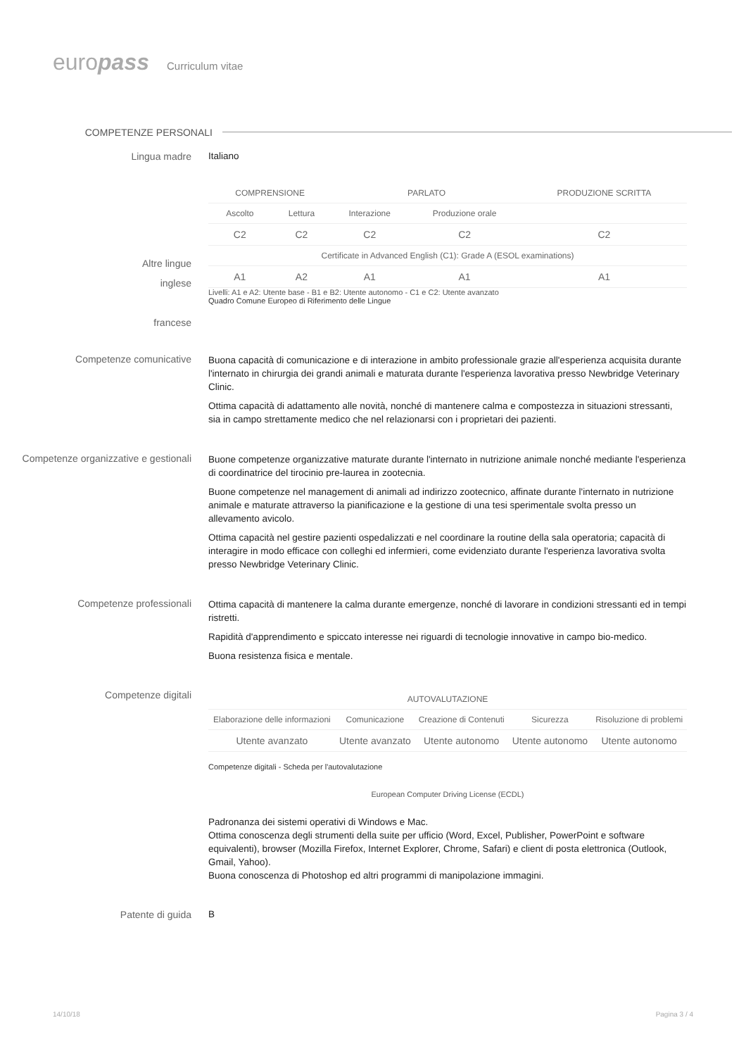europass Curriculum vitae
COMPETENZE PERSONALI
Lingua madre Italiano
Altre lingue
inglese
francese
| COMPRENSIONE | | PARLATO | | PRODUZIONE SCRITTA |
| --- | --- | --- | --- | --- |
| Ascolto | Lettura | Interazione | Produzione orale | |
| C2 | C2 | C2 | C2 | C2 |
| Certificate in Advanced English (C1): Grade A (ESOL examinations) | | | | |
| A1 | A2 | A1 | A1 | A1 |
Livelli: A1 e A2: Utente base - B1 e B2: Utente autonomo - C1 e C2: Utente avanzato
Quadro Comune Europeo di Riferimento delle Lingue
Competenze comunicative
Buona capacità di comunicazione e di interazione in ambito professionale grazie all'esperienza acquisita durante l'internato in chirurgia dei grandi animali e maturata durante l'esperienza lavorativa presso Newbridge Veterinary Clinic.
Ottima capacità di adattamento alle novità, nonché di mantenere calma e compostezza in situazioni stressanti, sia in campo strettamente medico che nel relazionarsi con i proprietari dei pazienti.
Competenze organizzative e gestionali
Buone competenze organizzative maturate durante l'internato in nutrizione animale nonché mediante l'esperienza di coordinatrice del tirocinio pre-laurea in zootecnia.
Buone competenze nel management di animali ad indirizzo zootecnico, affinate durante l'internato in nutrizione animale e maturate attraverso la pianificazione e la gestione di una tesi sperimentale svolta presso un allevamento avicolo.
Ottima capacità nel gestire pazienti ospedalizzati e nel coordinare la routine della sala operatoria; capacità di interagire in modo efficace con colleghi ed infermieri, come evidenziato durante l'esperienza lavorativa svolta presso Newbridge Veterinary Clinic.
Competenze professionali
Ottima capacità di mantenere la calma durante emergenze, nonché di lavorare in condizioni stressanti ed in tempi ristretti.
Rapidità d'apprendimento e spiccato interesse nei riguardi di tecnologie innovative in campo bio-medico.
Buona resistenza fisica e mentale.
Competenze digitali
| AUTOVALUTAZIONE | | | | |
| --- | --- | --- | --- | --- |
| Elaborazione delle informazioni | Comunicazione | Creazione di Contenuti | Sicurezza | Risoluzione di problemi |
| Utente avanzato | Utente avanzato | Utente autonomo | Utente autonomo | Utente autonomo |
Competenze digitali - Scheda per l'autovalutazione
European Computer Driving License (ECDL)
Padronanza dei sistemi operativi di Windows e Mac.
Ottima conoscenza degli strumenti della suite per ufficio (Word, Excel, Publisher, PowerPoint e software equivalenti), browser (Mozilla Firefox, Internet Explorer, Chrome, Safari) e client di posta elettronica (Outlook, Gmail, Yahoo).
Buona conoscenza di Photoshop ed altri programmi di manipolazione immagini.
Patente di guida B
14/10/18 Pagina 3 / 4